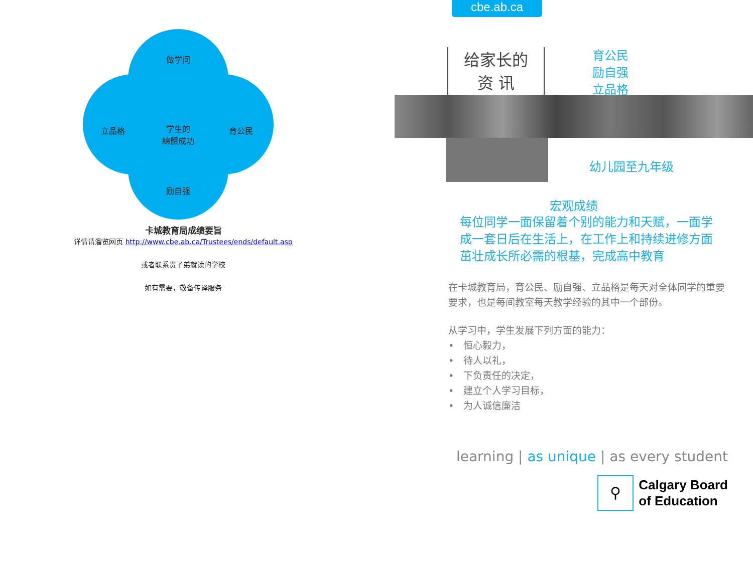做学问
立品格
学生的
總體成功
育公民
励自强
卡城教育局成绩要旨
详情请溜览网页 http://www.cbe.ab.ca/Trustees/ends/default.asp
或者联系贵子弟就读的学校
如有需要，敬备传译服务
cbe.ab.ca
给家长的
资 讯
育公民
励自强
立品格
幼儿园至九年级
宏观成绩
每位同学一面保留着个别的能力和天赋，一面学成一套日后在生活上，在工作上和持续进修方面茁壮成长所必需的根基，完成高中教育
在卡城教育局，育公民、励自强、立品格是每天对全体同学的重要要求，也是每间教室每天教学经验的其中一个部份。
从学习中，学生发展下列方面的能力：
•　恒心毅力，
•　待人以礼，
•　下负责任的决定，
•　建立个人学习目标，
•　为人诚信廉洁
learning | as unique | as every student
⚲
Calgary Board
of Education